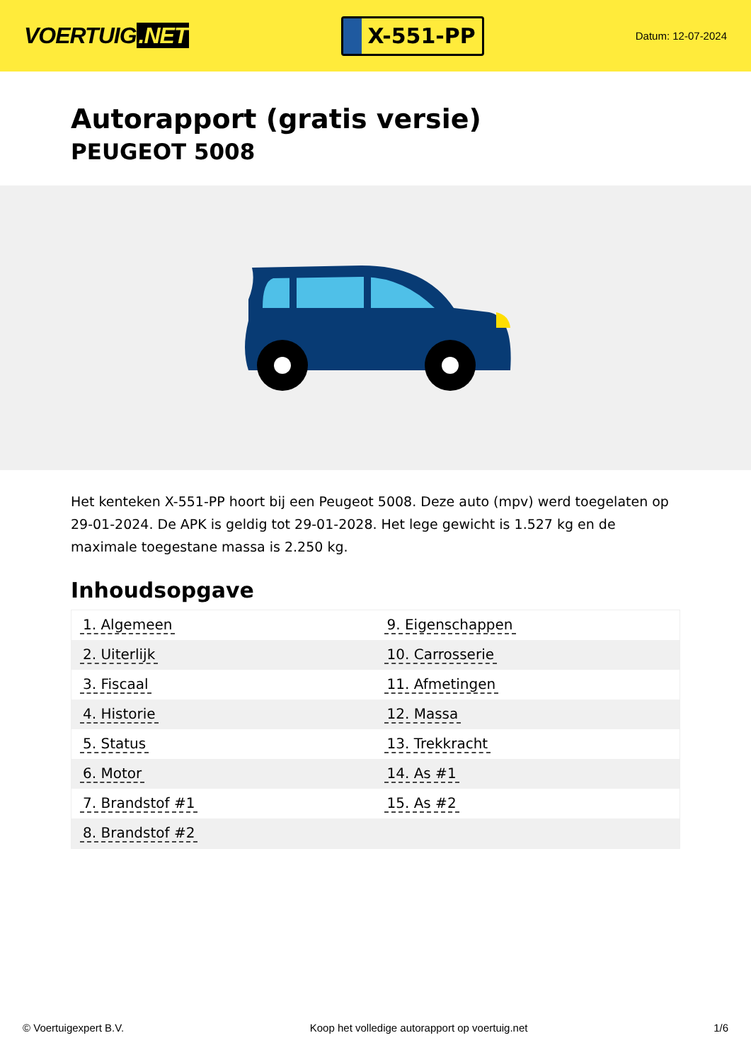VOERTUIG.NET
X-551-PP
Datum: 12-07-2024
Autorapport (gratis versie)
PEUGEOT 5008
Het kenteken X-551-PP hoort bij een Peugeot 5008. Deze auto (mpv) werd toegelaten op 29-01-2024. De APK is geldig tot 29-01-2028. Het lege gewicht is 1.527 kg en de maximale toegestane massa is 2.250 kg.
Inhoudsopgave
| 1. Algemeen | 9. Eigenschappen |
| 2. Uiterlijk | 10. Carrosserie |
| 3. Fiscaal | 11. Afmetingen |
| 4. Historie | 12. Massa |
| 5. Status | 13. Trekkracht |
| 6. Motor | 14. As #1 |
| 7. Brandstof #1 | 15. As #2 |
| 8. Brandstof #2 | |
© Voertuigexpert B.V. Koop het volledige autorapport op voertuig.net 1/6